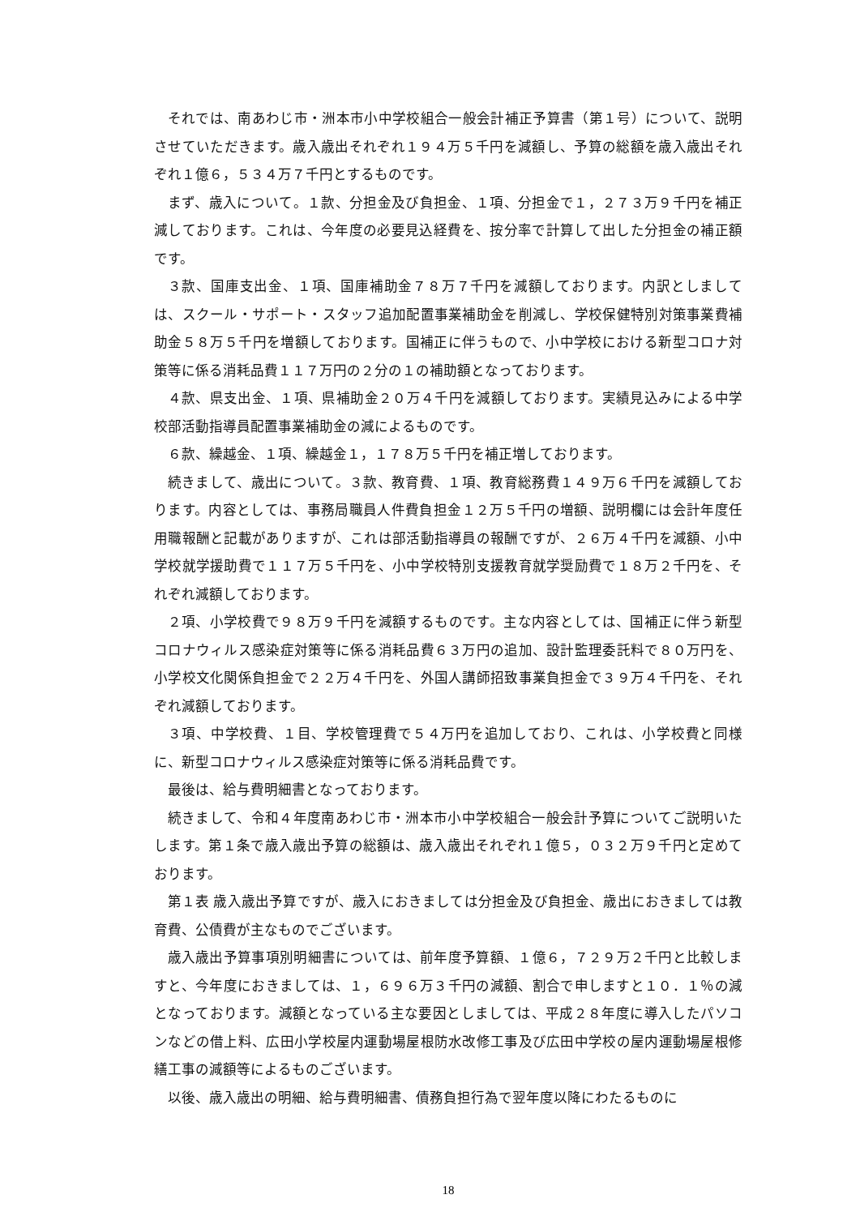それでは、南あわじ市・洲本市小中学校組合一般会計補正予算書（第１号）について、説明させていただきます。歳入歳出それぞれ１９４万５千円を減額し、予算の総額を歳入歳出それぞれ１億６，５３４万７千円とするものです。
まず、歳入について。１款、分担金及び負担金、１項、分担金で１，２７３万９千円を補正減しております。これは、今年度の必要見込経費を、按分率で計算して出した分担金の補正額です。
３款、国庫支出金、１項、国庫補助金７８万７千円を減額しております。内訳としましては、スクール・サポート・スタッフ追加配置事業補助金を削減し、学校保健特別対策事業費補助金５８万５千円を増額しております。国補正に伴うもので、小中学校における新型コロナ対策等に係る消耗品費１１７万円の２分の１の補助額となっております。
４款、県支出金、１項、県補助金２０万４千円を減額しております。実績見込みによる中学校部活動指導員配置事業補助金の減によるものです。
６款、繰越金、１項、繰越金１，１７８万５千円を補正増しております。
続きまして、歳出について。３款、教育費、１項、教育総務費１４９万６千円を減額しております。内容としては、事務局職員人件費負担金１２万５千円の増額、説明欄には会計年度任用職報酬と記載がありますが、これは部活動指導員の報酬ですが、２６万４千円を減額、小中学校就学援助費で１１７万５千円を、小中学校特別支援教育就学奨励費で１８万２千円を、それぞれ減額しております。
２項、小学校費で９８万９千円を減額するものです。主な内容としては、国補正に伴う新型コロナウィルス感染症対策等に係る消耗品費６３万円の追加、設計監理委託料で８０万円を、小学校文化関係負担金で２２万４千円を、外国人講師招致事業負担金で３９万４千円を、それぞれ減額しております。
３項、中学校費、１目、学校管理費で５４万円を追加しており、これは、小学校費と同様に、新型コロナウィルス感染症対策等に係る消耗品費です。
最後は、給与費明細書となっております。
続きまして、令和４年度南あわじ市・洲本市小中学校組合一般会計予算についてご説明いたします。第１条で歳入歳出予算の総額は、歳入歳出それぞれ１億５，０３２万９千円と定めております。
第１表 歳入歳出予算ですが、歳入におきましては分担金及び負担金、歳出におきましては教育費、公債費が主なものでございます。
歳入歳出予算事項別明細書については、前年度予算額、１億６，７２９万２千円と比較しますと、今年度におきましては、１，６９６万３千円の減額、割合で申しますと１０．１％の減となっております。減額となっている主な要因としましては、平成２８年度に導入したパソコンなどの借上料、広田小学校屋内運動場屋根防水改修工事及び広田中学校の屋内運動場屋根修繕工事の減額等によるものございます。
以後、歳入歳出の明細、給与費明細書、債務負担行為で翌年度以降にわたるものに
18